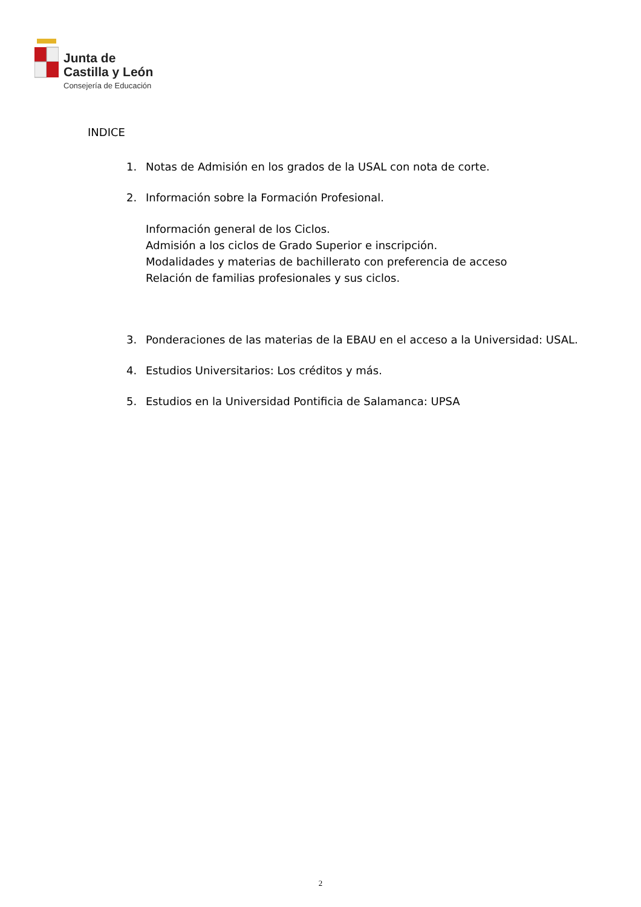Junta de
Castilla y León
Consejería de Educación
INDICE
1. Notas de Admisión en los grados de la USAL con nota de corte.
2. Información sobre la Formación Profesional.
Información general de los Ciclos.
Admisión a los ciclos de Grado Superior e inscripción.
Modalidades y materias de bachillerato con preferencia de acceso
Relación de familias profesionales y sus ciclos.
3. Ponderaciones de las materias de la EBAU en el acceso a la Universidad: USAL.
4. Estudios Universitarios: Los créditos y más.
5. Estudios en la Universidad Pontificia de Salamanca: UPSA
2